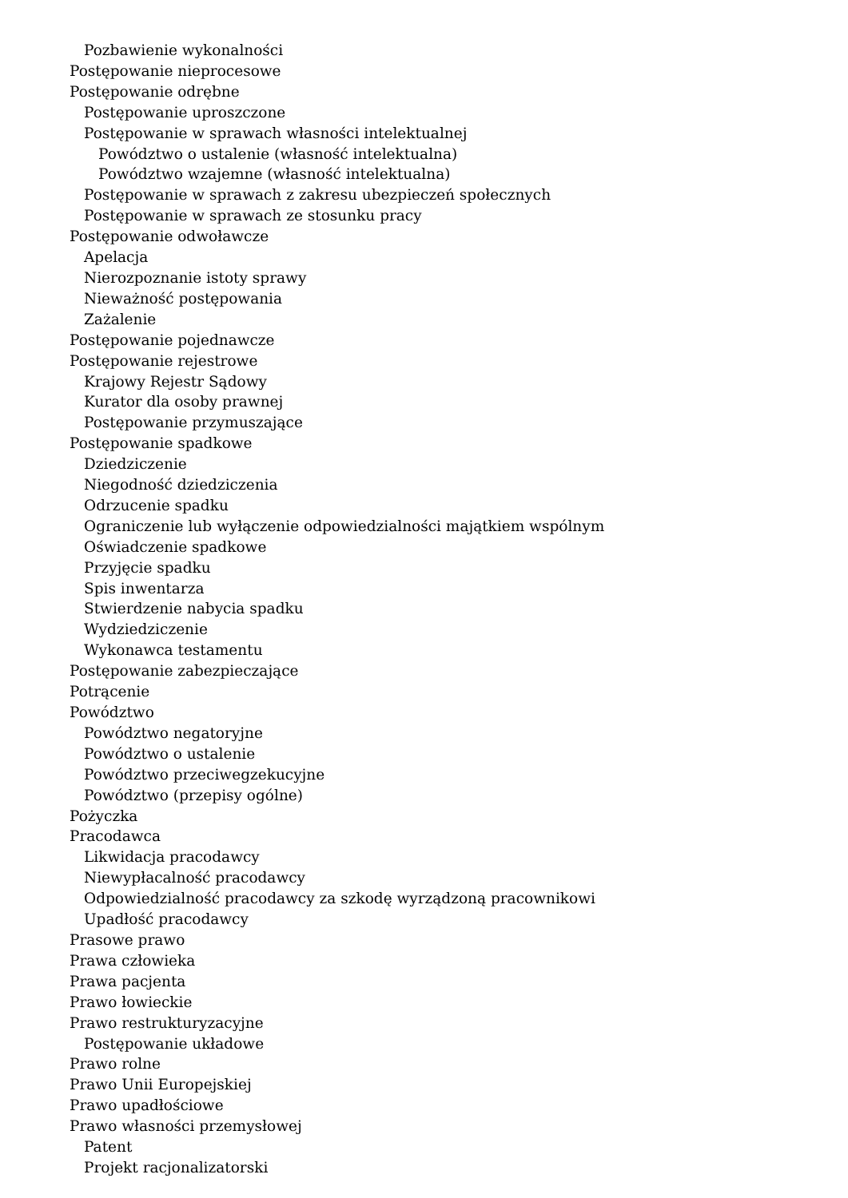Pozbawienie wykonalności
Postępowanie nieprocesowe
Postępowanie odrębne
Postępowanie uproszczone
Postępowanie w sprawach własności intelektualnej
Powództwo o ustalenie (własność intelektualna)
Powództwo wzajemne (własność intelektualna)
Postępowanie w sprawach z zakresu ubezpieczeń społecznych
Postępowanie w sprawach ze stosunku pracy
Postępowanie odwoławcze
Apelacja
Nierozpoznanie istoty sprawy
Nieważność postępowania
Zażalenie
Postępowanie pojednawcze
Postępowanie rejestrowe
Krajowy Rejestr Sądowy
Kurator dla osoby prawnej
Postępowanie przymuszające
Postępowanie spadkowe
Dziedziczenie
Niegodność dziedziczenia
Odrzucenie spadku
Ograniczenie lub wyłączenie odpowiedzialności majątkiem wspólnym
Oświadczenie spadkowe
Przyjęcie spadku
Spis inwentarza
Stwierdzenie nabycia spadku
Wydziedziczenie
Wykonawca testamentu
Postępowanie zabezpieczające
Potrącenie
Powództwo
Powództwo negatoryjne
Powództwo o ustalenie
Powództwo przeciwegzekucyjne
Powództwo (przepisy ogólne)
Pożyczka
Pracodawca
Likwidacja pracodawcy
Niewypłacalność pracodawcy
Odpowiedzialność pracodawcy za szkodę wyrządzoną pracownikowi
Upadłość pracodawcy
Prasowe prawo
Prawa człowieka
Prawa pacjenta
Prawo łowieckie
Prawo restrukturyzacyjne
Postępowanie układowe
Prawo rolne
Prawo Unii Europejskiej
Prawo upadłościowe
Prawo własności przemysłowej
Patent
Projekt racjonalizatorski